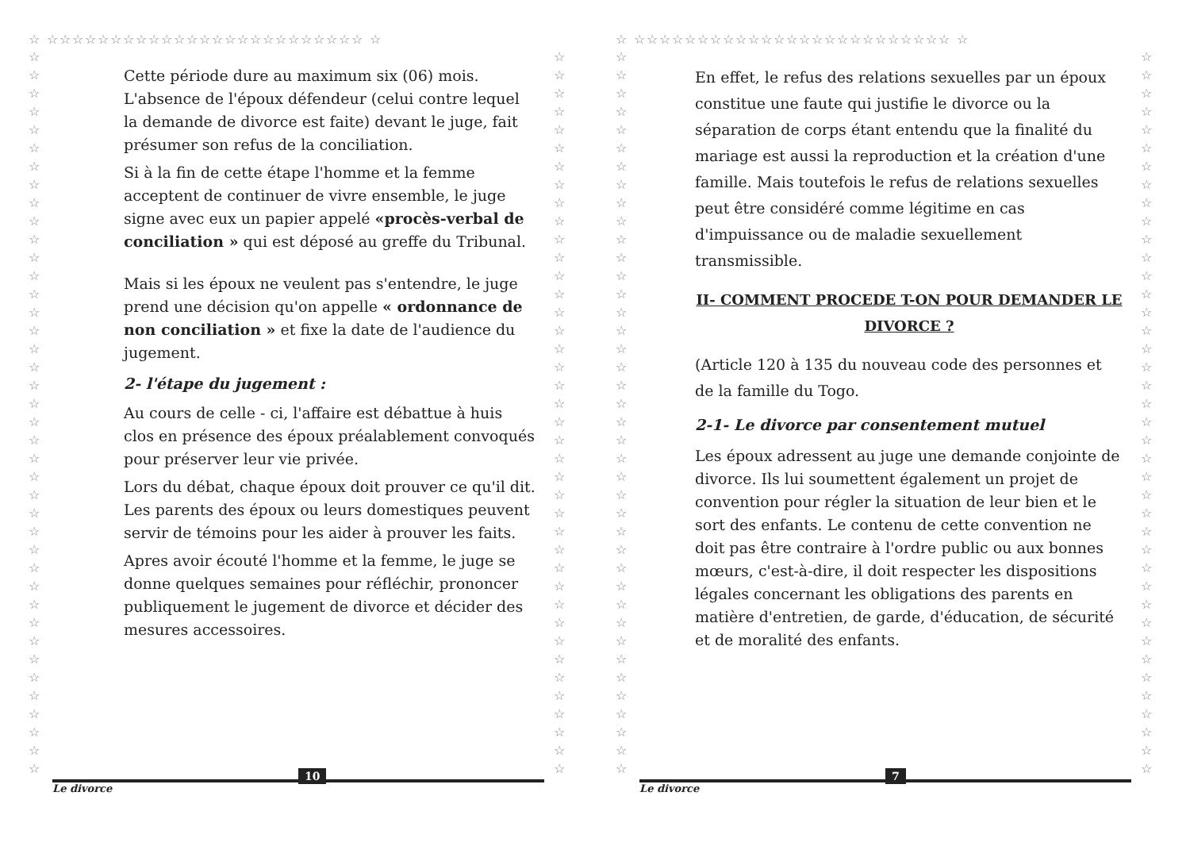☆ ☆☆☆☆☆☆☆☆☆☆☆☆☆☆☆☆☆☆☆☆☆☆☆☆☆ ☆
☆☆☆☆☆☆☆☆☆☆☆☆☆☆☆☆☆☆☆☆☆☆☆☆☆☆☆☆☆☆☆☆☆☆☆☆☆☆☆☆
☆☆☆☆☆☆☆☆☆☆☆☆☆☆☆☆☆☆☆☆☆☆☆☆☆☆☆☆☆☆☆☆☆☆☆☆☆☆☆☆
Cette période dure au maximum six (06) mois. L'absence de l'époux défendeur (celui contre lequel la demande de divorce est faite) devant le juge, fait présumer son refus de la conciliation.
Si à la fin de cette étape l'homme et la femme acceptent de continuer de vivre ensemble, le juge signe avec eux un papier appelé «procès-verbal de conciliation » qui est déposé au greffe du Tribunal.
Mais si les époux ne veulent pas s'entendre, le juge prend une décision qu'on appelle « ordonnance de non conciliation » et fixe la date de l'audience du jugement.
2- l'étape du jugement :
Au cours de celle - ci, l'affaire est débattue à huis clos en présence des époux préalablement convoqués pour préserver leur vie privée.
Lors du débat, chaque époux doit prouver ce qu'il dit. Les parents des époux ou leurs domestiques peuvent servir de témoins pour les aider à prouver les faits.
Apres avoir écouté l'homme et la femme, le juge se donne quelques semaines pour réfléchir, prononcer publiquement le jugement de divorce et décider des mesures accessoires.
Le divorce
10
☆ ☆☆☆☆☆☆☆☆☆☆☆☆☆☆☆☆☆☆☆☆☆☆☆☆☆ ☆
☆☆☆☆☆☆☆☆☆☆☆☆☆☆☆☆☆☆☆☆☆☆☆☆☆☆☆☆☆☆☆☆☆☆☆☆☆☆☆☆
☆☆☆☆☆☆☆☆☆☆☆☆☆☆☆☆☆☆☆☆☆☆☆☆☆☆☆☆☆☆☆☆☆☆☆☆☆☆☆☆
En effet, le refus des relations sexuelles par un époux constitue une faute qui justifie le divorce ou la séparation de corps étant entendu que la finalité du mariage est aussi la reproduction et la création d'une famille. Mais toutefois le refus de relations sexuelles peut être considéré comme légitime en cas d'impuissance ou de maladie sexuellement transmissible.
II- COMMENT PROCEDE T-ON POUR DEMANDER LE DIVORCE ?
(Article 120 à 135 du nouveau code des personnes et de la famille du Togo.
2-1- Le divorce par consentement mutuel
Les époux adressent au juge une demande conjointe de divorce. Ils lui soumettent également un projet de convention pour régler la situation de leur bien et le sort des enfants. Le contenu de cette convention ne doit pas être contraire à l'ordre public ou aux bonnes mœurs, c'est-à-dire, il doit respecter les dispositions légales concernant les obligations des parents en matière d'entretien, de garde, d'éducation, de sécurité et de moralité des enfants.
Le divorce
7